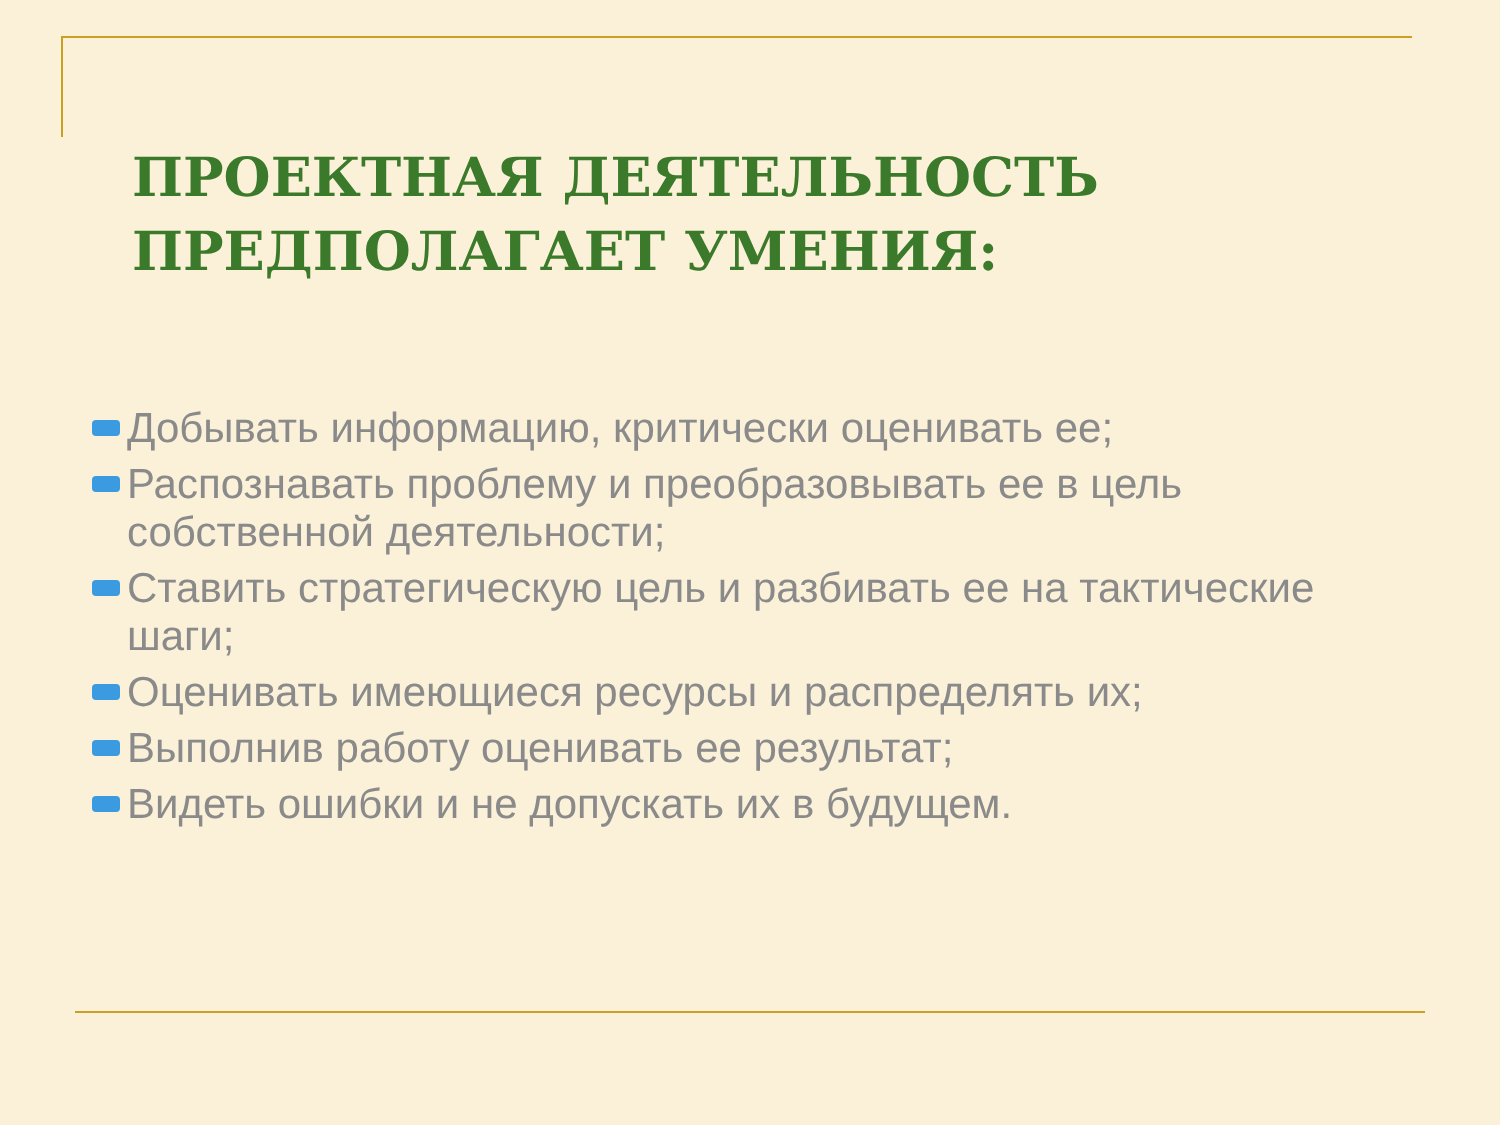ПРОЕКТНАЯ ДЕЯТЕЛЬНОСТЬ
ПРЕДПОЛАГАЕТ УМЕНИЯ:
Добывать информацию, критически оценивать ее;
Распознавать проблему и преобразовывать ее в цель собственной деятельности;
Ставить стратегическую цель и разбивать ее на тактические шаги;
Оценивать имеющиеся ресурсы и распределять их;
Выполнив работу оценивать ее результат;
Видеть ошибки и не допускать их в будущем.